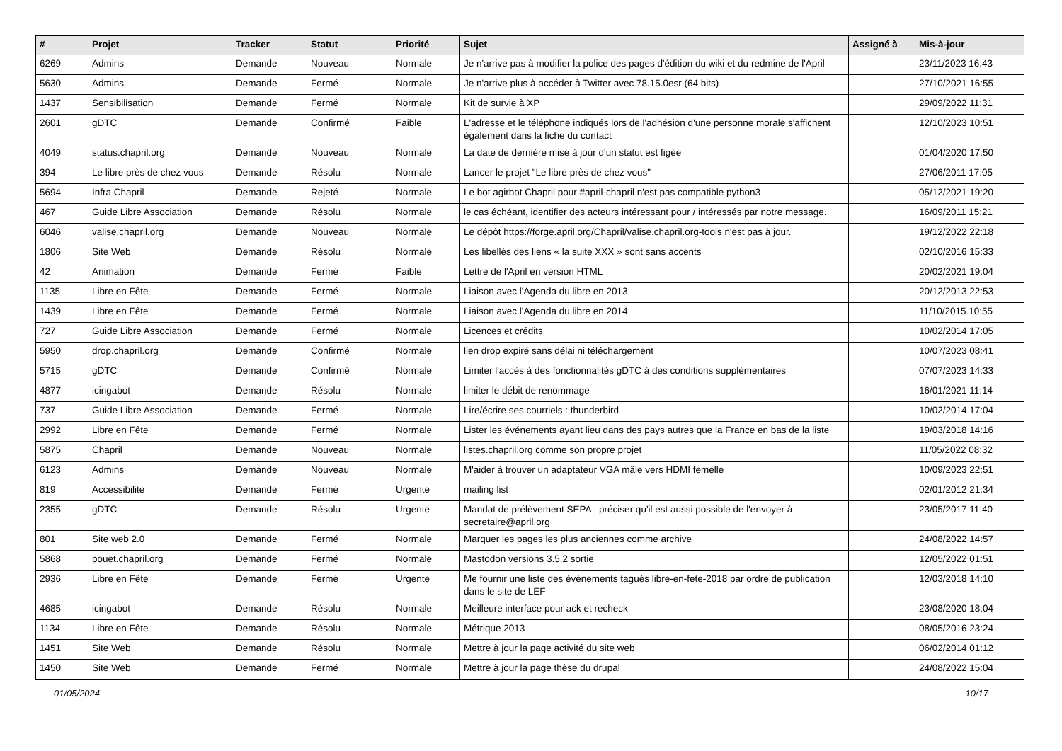| # | Projet | Tracker | Statut | Priorité | Sujet | Assigné à | Mis-à-jour |
| --- | --- | --- | --- | --- | --- | --- | --- |
| 6269 | Admins | Demande | Nouveau | Normale | Je n'arrive pas à modifier la police des pages d'édition du wiki et du redmine de l'April | | 23/11/2023 16:43 |
| 5630 | Admins | Demande | Fermé | Normale | Je n'arrive plus à accéder à Twitter avec 78.15.0esr (64 bits) | | 27/10/2021 16:55 |
| 1437 | Sensibilisation | Demande | Fermé | Normale | Kit de survie à XP | | 29/09/2022 11:31 |
| 2601 | gDTC | Demande | Confirmé | Faible | L'adresse et le téléphone indiqués lors de l'adhésion d'une personne morale s'affichent également dans la fiche du contact | | 12/10/2023 10:51 |
| 4049 | status.chapril.org | Demande | Nouveau | Normale | La date de dernière mise à jour d'un statut est figée | | 01/04/2020 17:50 |
| 394 | Le libre près de chez vous | Demande | Résolu | Normale | Lancer le projet "Le libre près de chez vous" | | 27/06/2011 17:05 |
| 5694 | Infra Chapril | Demande | Rejeté | Normale | Le bot agirbot Chapril pour #april-chapril n'est pas compatible python3 | | 05/12/2021 19:20 |
| 467 | Guide Libre Association | Demande | Résolu | Normale | le cas échéant, identifier des acteurs intéressant pour / intéressés par notre message. | | 16/09/2011 15:21 |
| 6046 | valise.chapril.org | Demande | Nouveau | Normale | Le dépôt https://forge.april.org/Chapril/valise.chapril.org-tools n'est pas à jour. | | 19/12/2022 22:18 |
| 1806 | Site Web | Demande | Résolu | Normale | Les libellés des liens « la suite XXX » sont sans accents | | 02/10/2016 15:33 |
| 42 | Animation | Demande | Fermé | Faible | Lettre de l'April en version HTML | | 20/02/2021 19:04 |
| 1135 | Libre en Fête | Demande | Fermé | Normale | Liaison avec l'Agenda du libre en 2013 | | 20/12/2013 22:53 |
| 1439 | Libre en Fête | Demande | Fermé | Normale | Liaison avec l'Agenda du libre en 2014 | | 11/10/2015 10:55 |
| 727 | Guide Libre Association | Demande | Fermé | Normale | Licences et crédits | | 10/02/2014 17:05 |
| 5950 | drop.chapril.org | Demande | Confirmé | Normale | lien drop expiré sans délai ni téléchargement | | 10/07/2023 08:41 |
| 5715 | gDTC | Demande | Confirmé | Normale | Limiter l'accès à des fonctionnalités gDTC à des conditions supplémentaires | | 07/07/2023 14:33 |
| 4877 | icingabot | Demande | Résolu | Normale | limiter le débit de renommage | | 16/01/2021 11:14 |
| 737 | Guide Libre Association | Demande | Fermé | Normale | Lire/écrire ses courriels : thunderbird | | 10/02/2014 17:04 |
| 2992 | Libre en Fête | Demande | Fermé | Normale | Lister les événements ayant lieu dans des pays autres que la France en bas de la liste | | 19/03/2018 14:16 |
| 5875 | Chapril | Demande | Nouveau | Normale | listes.chapril.org comme son propre projet | | 11/05/2022 08:32 |
| 6123 | Admins | Demande | Nouveau | Normale | M'aider à trouver un adaptateur VGA mâle vers HDMI femelle | | 10/09/2023 22:51 |
| 819 | Accessibilité | Demande | Fermé | Urgente | mailing list | | 02/01/2012 21:34 |
| 2355 | gDTC | Demande | Résolu | Urgente | Mandat de prélèvement SEPA : préciser qu'il est aussi possible de l'envoyer à secretaire@april.org | | 23/05/2017 11:40 |
| 801 | Site web 2.0 | Demande | Fermé | Normale | Marquer les pages les plus anciennes comme archive | | 24/08/2022 14:57 |
| 5868 | pouet.chapril.org | Demande | Fermé | Normale | Mastodon versions 3.5.2 sortie | | 12/05/2022 01:51 |
| 2936 | Libre en Fête | Demande | Fermé | Urgente | Me fournir une liste des événements tagués libre-en-fete-2018 par ordre de publication dans le site de LEF | | 12/03/2018 14:10 |
| 4685 | icingabot | Demande | Résolu | Normale | Meilleure interface pour ack et recheck | | 23/08/2020 18:04 |
| 1134 | Libre en Fête | Demande | Résolu | Normale | Métrique 2013 | | 08/05/2016 23:24 |
| 1451 | Site Web | Demande | Résolu | Normale | Mettre à jour la page activité du site web | | 06/02/2014 01:12 |
| 1450 | Site Web | Demande | Fermé | Normale | Mettre à jour la page thèse du drupal | | 24/08/2022 15:04 |
01/05/2024 10/17